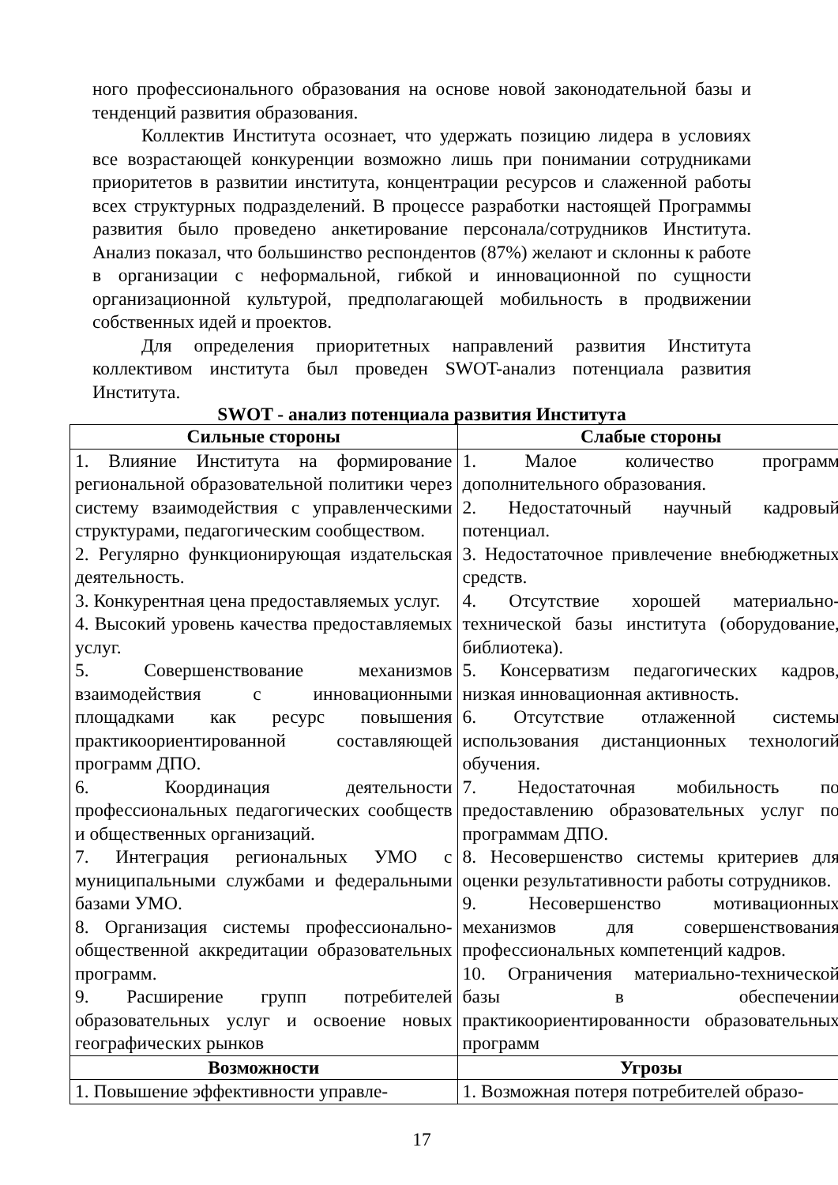ного профессионального образования на основе новой законодательной базы и тенденций развития образования.
Коллектив Института осознает, что удержать позицию лидера в условиях все возрастающей конкуренции возможно лишь при понимании сотрудниками приоритетов в развитии института, концентрации ресурсов и слаженной работы всех структурных подразделений. В процессе разработки настоящей Программы развития было проведено анкетирование персонала/сотрудников Института. Анализ показал, что большинство респондентов (87%) желают и склонны к работе в организации с неформальной, гибкой и инновационной по сущности организационной культурой, предполагающей мобильность в продвижении собственных идей и проектов.
Для определения приоритетных направлений развития Института коллективом института был проведен SWOT-анализ потенциала развития Института.
SWOT - анализ потенциала развития Института
| Сильные стороны | Слабые стороны |
| --- | --- |
| 1. Влияние Института на формирование региональной образовательной политики через систему взаимодействия с управленческими структурами, педагогическим сообществом. 2. Регулярно функционирующая издательская деятельность. 3. Конкурентная цена предоставляемых услуг. 4. Высокий уровень качества предоставляемых услуг. 5. Совершенствование механизмов взаимодействия с инновационными площадками как ресурс повышения практикоориентированной составляющей программ ДПО. 6. Координация деятельности профессиональных педагогических сообществ и общественных организаций. 7. Интеграция региональных УМО с муниципальными службами и федеральными базами УМО. 8. Организация системы профессионально-общественной аккредитации образовательных программ. 9. Расширение групп потребителей образовательных услуг и освоение новых географических рынков | 1. Малое количество программ дополнительного образования. 2. Недостаточный научный кадровый потенциал. 3. Недостаточное привлечение внебюджетных средств. 4. Отсутствие хорошей материально-технической базы института (оборудование, библиотека). 5. Консерватизм педагогических кадров, низкая инновационная активность. 6. Отсутствие отлаженной системы использования дистанционных технологий обучения. 7. Недостаточная мобильность по предоставлению образовательных услуг по программам ДПО. 8. Несовершенство системы критериев для оценки результативности работы сотрудников. 9. Несовершенство мотивационных механизмов для совершенствования профессиональных компетенций кадров. 10. Ограничения материально-технической базы в обеспечении практикоориентированности образовательных программ |
| Возможности | Угрозы |
| 1. Повышение эффективности управле- | 1. Возможная потеря потребителей образо- |
17